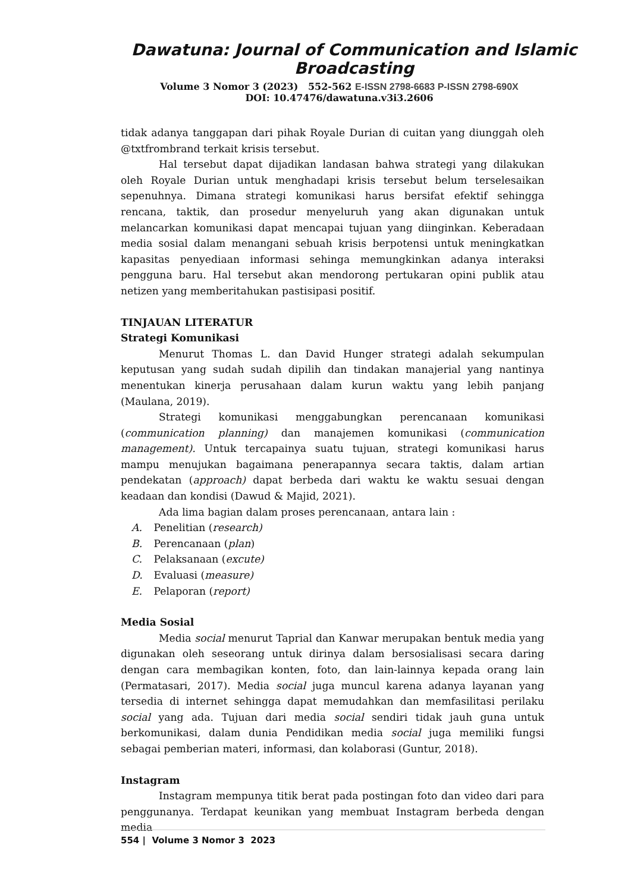Dawatuna: Journal of Communication and Islamic Broadcasting
Volume 3 Nomor 3 (2023) 552-562 E-ISSN 2798-6683 P-ISSN 2798-690X
DOI: 10.47476/dawatuna.v3i3.2606
tidak adanya tanggapan dari pihak Royale Durian di cuitan yang diunggah oleh @txtfrombrand terkait krisis tersebut.
Hal tersebut dapat dijadikan landasan bahwa strategi yang dilakukan oleh Royale Durian untuk menghadapi krisis tersebut belum terselesaikan sepenuhnya. Dimana strategi komunikasi harus bersifat efektif sehingga rencana, taktik, dan prosedur menyeluruh yang akan digunakan untuk melancarkan komunikasi dapat mencapai tujuan yang diinginkan. Keberadaan media sosial dalam menangani sebuah krisis berpotensi untuk meningkatkan kapasitas penyediaan informasi sehinga memungkinkan adanya interaksi pengguna baru. Hal tersebut akan mendorong pertukaran opini publik atau netizen yang memberitahukan pastisipasi positif.
TINJAUAN LITERATUR
Strategi Komunikasi
Menurut Thomas L. dan David Hunger strategi adalah sekumpulan keputusan yang sudah sudah dipilih dan tindakan manajerial yang nantinya menentukan kinerja perusahaan dalam kurun waktu yang lebih panjang (Maulana, 2019).
Strategi komunikasi menggabungkan perencanaan komunikasi (communication planning) dan manajemen komunikasi (communication management). Untuk tercapainya suatu tujuan, strategi komunikasi harus mampu menujukan bagaimana penerapannya secara taktis, dalam artian pendekatan (approach) dapat berbeda dari waktu ke waktu sesuai dengan keadaan dan kondisi (Dawud & Majid, 2021).
Ada lima bagian dalam proses perencanaan, antara lain :
A. Penelitian (research)
B. Perencanaan (plan)
C. Pelaksanaan (excute)
D. Evaluasi (measure)
E. Pelaporan (report)
Media Sosial
Media social menurut Taprial dan Kanwar merupakan bentuk media yang digunakan oleh seseorang untuk dirinya dalam bersosialisasi secara daring dengan cara membagikan konten, foto, dan lain-lainnya kepada orang lain (Permatasari, 2017). Media social juga muncul karena adanya layanan yang tersedia di internet sehingga dapat memudahkan dan memfasilitasi perilaku social yang ada. Tujuan dari media social sendiri tidak jauh guna untuk berkomunikasi, dalam dunia Pendidikan media social juga memiliki fungsi sebagai pemberian materi, informasi, dan kolaborasi (Guntur, 2018).
Instagram
Instagram mempunya titik berat pada postingan foto dan video dari para penggunanya. Terdapat keunikan yang membuat Instagram berbeda dengan media
554 | Volume 3 Nomor 3 2023